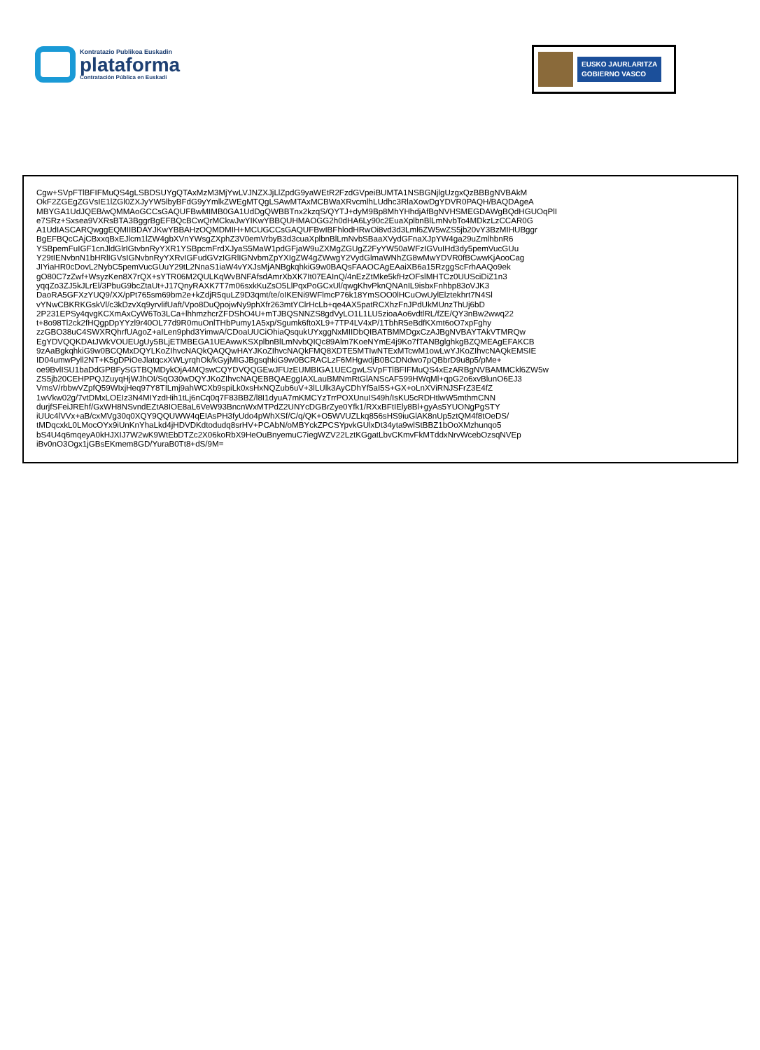Kontratazio Publikoa Euskadin
plataforma
Contratación Pública en Euskadi
EUSKO JAURLARITZA
GOBIERNO VASCO
Cgw+SVpFTlBFIFMuQS4gLSBDSUYgQTAxMzM3MjYwLVJNZXJjLlZpdG9yaWEtR2FzdGVpeiBUMTA1NSBGNjlgUzgxQzBBBgNVBAkM
OkF2ZGEgZGVsIE1lZGl0ZXJyYW5lbyBFdG9yYmlkZWEgMTQgLSAwMTAxMCBWaXRvcmlhLUdhc3RlaXowDgYDVR0PAQH/BAQDAgeA
MBYGA1UdJQEB/wQMMAoGCCsGAQUFBwMIMB0GA1UdDgQWBBTnx2kzqS/QYTJ+dyM9Bp8MhYHhdjAfBgNVHSMEGDAWgBQdHGUOqPlI
e7SRz+Sxsea9VXRsBTA3BggrBgEFBQcBCwQrMCkwJwYIKwYBBQUHMAOGG2h0dHA6Ly90c2EuaXplbnBlLmNvbTo4MDkzLzCCAR0G
A1UdIASCARQwggEQMIIBDAYJKwYBBAHzOQMDMIH+MCUGCCsGAQUFBwIBFhlodHRwOi8vd3d3Lml6ZW5wZS5jb20vY3BzMIHUBggr
BgEFBQcCAjCBxxqBxEJlcm1lZW4gbXVnYWsgZXphZ3V0emVrbyB3d3cuaXplbnBlLmNvbSBaaXVydGFnaXJpYW4ga29uZmlhbnR6
YSBpemFuIGF1cnJldGlrIGtvbnRyYXR1YSBpcmFrdXJyaS5MaW1pdGFjaW9uZXMgZGUgZ2FyYW50aWFzIGVuIHd3dy5pemVucGUu
Y29tIENvbnN1bHRlIGVsIGNvbnRyYXRvIGFudGVzIGRlIGNvbmZpYXIgZW4gZWwgY2VydGlmaWNhZG8wMwYDVR0fBCwwKjAooCag
JIYiaHR0cDovL2NybC5pemVucGUuY29tL2NnaS1iaW4vYXJsMjANBgkqhkiG9w0BAQsFAAOCAgEAaiXB6a15RzggScFrhAAQo9ek
gO80C7zZwf+WsyzKen8X7rQX+sYTR06M2QULKqWvBNFAfsdAmrXbXK7It07EAInQ/4nEzZtMke5kfHzOFslMHTCz0UUSciDiZ1n3
yqqZo3ZJ5kJLrEl/3PbuG9bcZtaUt+J17QnyRAXK7T7m06sxkKuZsO5LlPqxPoGCxUl/qwgKhvPknQNAnIL9isbxFnhbp83oVJK3
DaoRA5GFXzYUQ9/XX/pPt765sm69bm2e+kZdjR5quLZ9D3qmt/te/oIKENi9WFlmcP76k18YmSOO0lHCuOwUylElztekhrt7N4Sl
vYNwCBKRKGskVl/c3kDzvXq9yrvlifUaft/Vpo8DuQpojwNy9phXfr263mtYClrHcLb+qe4AX5patRCXhzFnJPdUkMUnzThUj6bD
2P231EPSy4qvgKCXmAxCyW6To3LCa+lhhmzhcrZFDShO4U+mTJBQSNNZS8gdVyLO1L1LU5zioaAo6vdtlRL/fZE/QY3nBw2wwq22
t+8o98Tl2ck2fHQgpDpYYzl9r40OL77d9R0muOnlTHbPumy1A5xp/Sgumk6ftoXL9+7TP4LV4xP/1TbhR5eBdfKXmt6oO7xpFghy
zzGBO38uC4SWXRQhrfUAgoZ+aILen9phd3YimwA/CDoaUUCiOhiaQsqukUYxggNxMIIDbQIBATBMMDgxCzAJBgNVBAYTAkVTMRQw
EgYDVQQKDAtJWkVOUEUgUy5BLjETMBEGA1UEAwwKSXplbnBlLmNvbQIQc89Alm7KoeNYmE4j9Ko7fTANBglghkgBZQMEAgEFAKCB
9zAaBgkqhkiG9w0BCQMxDQYLKoZIhvcNAQkQAQQwHAYJKoZIhvcNAQkFMQ8XDTE5MTIwNTExMTcwM1owLwYJKoZIhvcNAQkEMSIE
ID04umwPyll2NT+K5gDPiOeJlatqcxXWLyrqhOk/kGyjMIGJBgsqhkiG9w0BCRACLzF6MHgwdjB0BCDNdwo7pQBbrD9u8p5/pMe+
oe9BvlISU1baDdGPBFySGTBQMDykOjA4MQswCQYDVQQGEwJFUzEUMBIGA1UECgwLSVpFTlBFIFMuQS4xEzARBgNVBAMMCkl6ZW5w
ZS5jb20CEHPPQJZuyqHjWJhOI/SqO30wDQYJKoZIhvcNAQEBBQAEggIAXLauBMNmRtGlANScAF599HWqMl+qpG2o6xvBlunO6EJ3
VmsV/rbbwVZpfQ59WIxjHeq97Y8TILmj9ahWCXb9spiLk0xsHxNQZub6uV+3lLUlk3AyCDhYf5aI5S+GX+oLnXViRNJSFrZ3E4fZ
1wVkw02g/7vtDMxLOEIz3N4MIYzdHih1tLj6nCq0q7F83BBZ/l8I1dyuA7mKMCYzTrrPOXUnuIS49h/IsKU5cRDHtlwW5mthmCNN
durjfSFeiJREhf/GxWH8NSvndEZtA8IOE8aL6VeW93BncnWxMTPdZ2UNYcDGBrZye0Yfk1/RXxBFtIEly8Bl+gyAs5YUONgPgSTY
iUUc4lVVx+aB/cxMVg30q0XQY9QQUWW4qEIAsPH3fyUdo4pWhXSf/C/q/QK+O5WVUZLkq856sHS9iuGlAK8nUp5ztQM4f8tOeDS/
tMDqcxkL0LMocOYx9iUnKnYhaLkd4jHDVDKdtodudq8srHV+PCAbN/oMBYckZPCSYpvkGUlxDt34yta9wlStBBZ1bOoXMzhunqo5
bS4U4q6mqeyA0kHJXIJ7W2wK9WtEbDTZc2X06koRbX9HeOuBnyemuC7iegWZV22LztKGgatLbvCKmvFkMTddxNrvWcebOzsqNVEp
iBv0nO3Ogx1jGBsEKmem8GD/YuraB0Tt8+dS/9M=